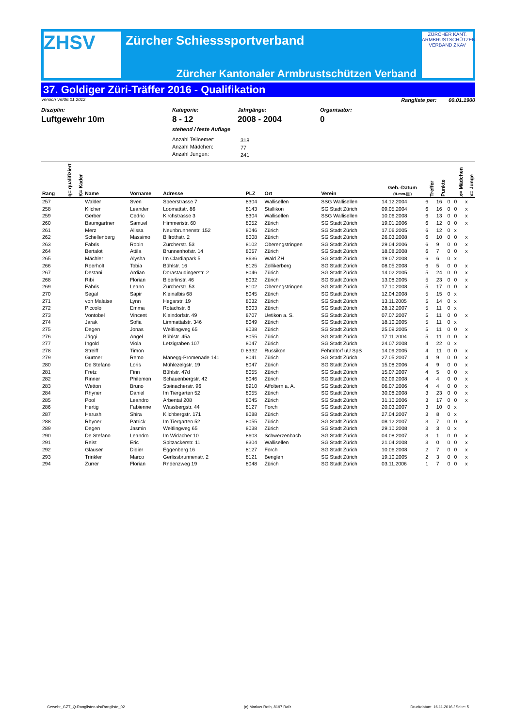ZHSV
Zürcher Schiesssportverband
Zürcher Kantonaler Armbrustschützen Verband
ZÜRCHER KANT. ARMBRUSTSCHÜTZEN-VERBAND ZKAV
37. Goldiger Züri-Träffer 2016 - Qualifikation
Version V6/06.01.2012 Rangliste per: 00.01.1900
Disziplin:
Luftgewehr 10m
Kategorie:
8 - 12
stehend / feste Auflage
Anzahl Teilnemer:
Anzahl Mädchen:
Anzahl Jungen:
Jahrgänge:
2008 - 2004
318
77
241
Organisator:
0
| Rang | q= qualifiziert | K= Kader | Name | Vorname | Adresse | PLZ | Ort | Verein | Geb.-Datum (tt.mm.jjjj) | Treffer | Punkte | | x= Mädchen | x= Junge |
| --- | --- | --- | --- | --- | --- | --- | --- | --- | --- | --- | --- | --- | --- | --- |
| 257 | | | Walder | Sven | Speerstrasse 7 | 8304 | Wallisellen | SSG Wallisellen | 14.12.2004 | 6 | 16 | 0 | 0 | x |
| 258 | | | Kilcher | Leander | Loomattstr. 86 | 8143 | Stallikon | SG Stadt Zürich | 09.05.2004 | 6 | 16 | 0 | 0 | x |
| 259 | | | Gerber | Cedric | Kirchstrasse 3 | 8304 | Wallisellen | SSG Wallisellen | 10.06.2008 | 6 | 13 | 0 | 0 | x |
| 260 | | | Baumgartner | Samuel | Himmeristr. 60 | 8052 | Zürich | SG Stadt Zürich | 19.01.2006 | 6 | 12 | 0 | 0 | x |
| 261 | | | Merz | Alissa | Neunbrunnenstr. 152 | 8046 | Zürich | SG Stadt Zürich | 17.06.2005 | 6 | 12 | 0 | x | |
| 262 | | | Schellenberg | Massimo | Billrothstr. 2 | 8008 | Zürich | SG Stadt Zürich | 26.03.2008 | 6 | 10 | 0 | 0 | x |
| 263 | | | Fabris | Robin | Zürcherstr. 53 | 8102 | Oberengstringen | SG Stadt Zürich | 29.04.2006 | 6 | 9 | 0 | 0 | x |
| 264 | | | Bertalot | Attila | Brunnenhofstr. 14 | 8057 | Zürich | SG Stadt Zürich | 18.08.2008 | 6 | 7 | 0 | 0 | x |
| 265 | | | Mächler | Alysha | Im Clardiapark 5 | 8636 | Wald ZH | SG Stadt Zürich | 19.07.2008 | 6 | 6 | 0 | x | |
| 266 | | | Roerholt | Tobia | Bühlstr. 16 | 8125 | Zollikerberg | SG Stadt Zürich | 08.05.2008 | 6 | 5 | 0 | 0 | x |
| 267 | | | Destani | Ardian | Dorastaudingerstr. 2 | 8046 | Zürich | SG Stadt Zürich | 14.02.2005 | 5 | 24 | 0 | 0 | x |
| 268 | | | Ribi | Florian | Biberlinstr. 46 | 8032 | Zürich | SG Stadt Zürich | 13.08.2005 | 5 | 23 | 0 | 0 | x |
| 269 | | | Fabris | Leano | Zürcherstr. 53 | 8102 | Oberengstringen | SG Stadt Zürich | 17.10.2008 | 5 | 17 | 0 | 0 | x |
| 270 | | | Segal | Sapir | Kleinalbis 68 | 8045 | Zürich | SG Stadt Zürich | 12.04.2008 | 5 | 15 | 0 | x | |
| 271 | | | von Malaise | Lynn | Hegarstr. 19 | 8032 | Zürich | SG Stadt Zürich | 13.11.2005 | 5 | 14 | 0 | x | |
| 272 | | | Piccolo | Emma | Rotachstr. 8 | 8003 | Zürich | SG Stadt Zürich | 28.12.2007 | 5 | 11 | 0 | x | |
| 273 | | | Vontobel | Vincent | Kleindorfstr. 49 | 8707 | Uetikon a. S. | SG Stadt Zürich | 07.07.2007 | 5 | 11 | 0 | 0 | x |
| 274 | | | Jarak | Sofia | Limmattalstr. 346 | 8049 | Zürich | SG Stadt Zürich | 18.10.2005 | 5 | 11 | 0 | x | |
| 275 | | | Degen | Jonas | Weitlingweg 65 | 8038 | Zürich | SG Stadt Zürich | 25.09.2005 | 5 | 11 | 0 | 0 | x |
| 276 | | | Jäggi | Angel | Bühlstr. 45a | 8055 | Zürich | SG Stadt Zürich | 17.11.2004 | 5 | 11 | 0 | 0 | x |
| 277 | | | Ingold | Viola | Letzigraben 107 | 8047 | Zürich | SG Stadt Zürich | 24.07.2008 | 4 | 22 | 0 | x | |
| 278 | | | Streiff | Timon | 0 | 8332 | Russikon | Fehraltorf uU SpS | 14.09.2005 | 4 | 11 | 0 | 0 | x |
| 279 | | | Gurtner | Remo | Manegg-Promenade 141 | 8041 | Zürich | SG Stadt Zürich | 27.05.2007 | 4 | 9 | 0 | 0 | x |
| 280 | | | De Stefano | Loris | Mühlezelgstr. 19 | 8047 | Zürich | SG Stadt Zürich | 15.08.2006 | 4 | 9 | 0 | 0 | x |
| 281 | | | Fretz | Finn | Bühlstr. 47d | 8055 | Zürich | SG Stadt Zürich | 15.07.2007 | 4 | 5 | 0 | 0 | x |
| 282 | | | Rinner | Philemon | Schauenbergstr. 42 | 8046 | Zürich | SG Stadt Zürich | 02.09.2008 | 4 | 4 | 0 | 0 | x |
| 283 | | | Wetton | Bruno | Steinacherstr. 96 | 8910 | Affoltern a. A. | SG Stadt Zürich | 06.07.2006 | 4 | 4 | 0 | 0 | x |
| 284 | | | Rhyner | Daniel | Im Tiergarten 52 | 8055 | Zürich | SG Stadt Zürich | 30.08.2008 | 3 | 23 | 0 | 0 | x |
| 285 | | | Pool | Leandro | Arbental 208 | 8045 | Zürich | SG Stadt Zürich | 31.10.2006 | 3 | 17 | 0 | 0 | x |
| 286 | | | Hertig | Fabienne | Wassbergstr. 44 | 8127 | Forch | SG Stadt Zürich | 20.03.2007 | 3 | 10 | 0 | x | |
| 287 | | | Harush | Shira | Kilchbergstr. 171 | 8088 | Zürich | SG Stadt Zürich | 27.04.2007 | 3 | 8 | 0 | x | |
| 288 | | | Rhyner | Patrick | Im Tiergarten 52 | 8055 | Zürich | SG Stadt Zürich | 08.12.2007 | 3 | 7 | 0 | 0 | x |
| 289 | | | Degen | Jasmin | Weitlingweg 65 | 8038 | Zürich | SG Stadt Zürich | 29.10.2008 | 3 | 3 | 0 | x | |
| 290 | | | De Stefano | Leandro | Im Widacher 10 | 8603 | Schwerzenbach | SG Stadt Zürich | 04.08.2007 | 3 | 1 | 0 | 0 | x |
| 291 | | | Reist | Eric | Spitzackerstr. 11 | 8304 | Wallisellen | SG Stadt Zürich | 21.04.2008 | 3 | 0 | 0 | 0 | x |
| 292 | | | Glauser | Didier | Eggenberg 16 | 8127 | Forch | SG Stadt Zürich | 10.06.2008 | 2 | 7 | 0 | 0 | x |
| 293 | | | Trinkler | Marco | Gerlissbrunnenstr. 2 | 8121 | Benglen | SG Stadt Zürich | 19.10.2005 | 2 | 3 | 0 | 0 | x |
| 294 | | | Zürrer | Florian | Rndenzweg 19 | 8048 | Zürich | SG Stadt Zürich | 03.11.2006 | 1 | 7 | 0 | 0 | x |
Gewehr_GZT_Q-Ranglisten.xls/Rangliste_02 (c) Markus Roth, 8197 Rafz Druckdatum: 16.11.2016 / Seite: 5